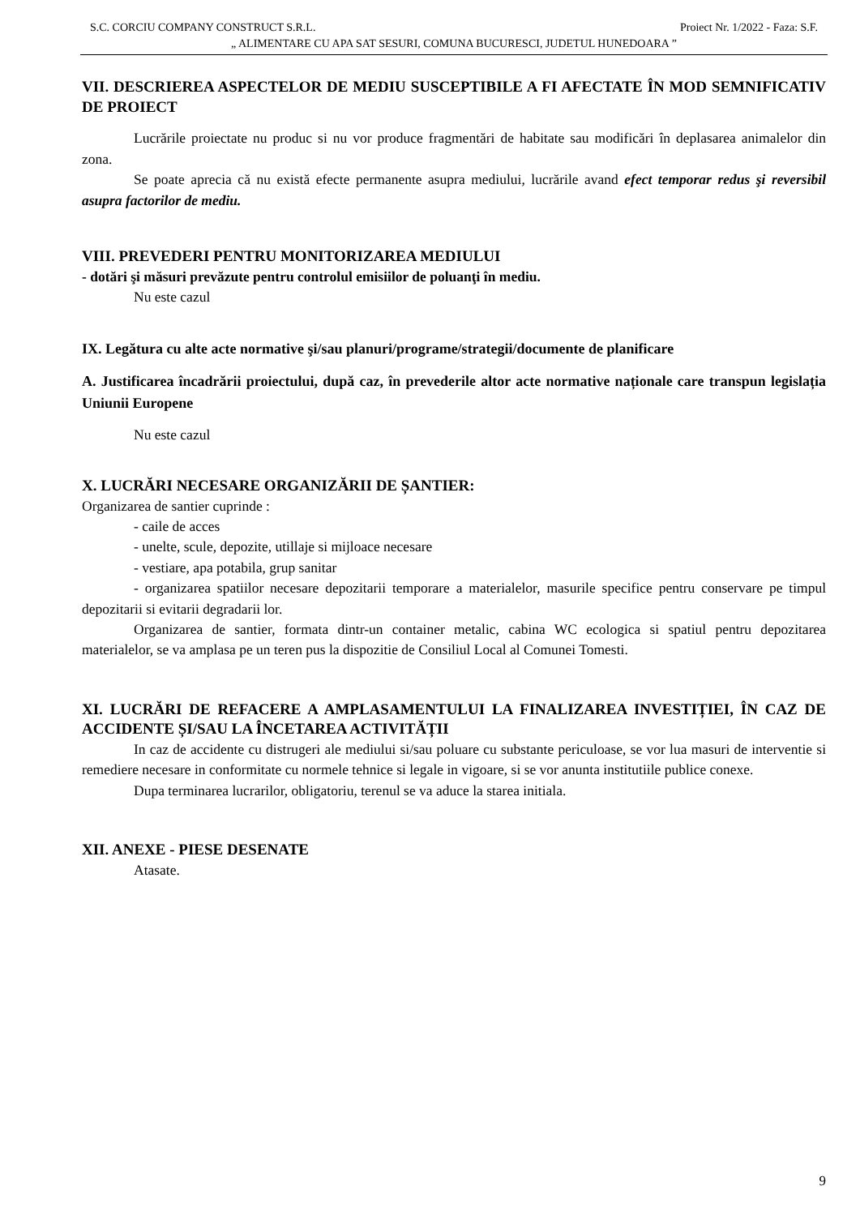S.C. CORCIU COMPANY CONSTRUCT S.R.L. Proiect Nr. 1/2022 - Faza: S.F.
„ ALIMENTARE CU APA SAT SESURI, COMUNA BUCURESCI, JUDETUL HUNEDOARA ”
VII. DESCRIEREA ASPECTELOR DE MEDIU SUSCEPTIBILE A FI AFECTATE ÎN MOD SEMNIFICATIV DE PROIECT
Lucrările proiectate nu produc si nu vor produce fragmentări de habitate sau modificări în deplasarea animalelor din zona.
Se poate aprecia că nu există efecte permanente asupra mediului, lucrările avand efect temporar redus şi reversibil asupra factorilor de mediu.
VIII. PREVEDERI PENTRU MONITORIZAREA MEDIULUI
- dotări şi măsuri prevăzute pentru controlul emisiilor de poluanţi în mediu.
Nu este cazul
IX. Legătura cu alte acte normative şi/sau planuri/programe/strategii/documente de planificare
A. Justificarea încadrării proiectului, după caz, în prevederile altor acte normative naționale care transpun legislația Uniunii Europene
Nu este cazul
X. LUCRĂRI NECESARE ORGANIZĂRII DE ȘANTIER:
Organizarea de santier cuprinde :
- caile de acces
- unelte, scule, depozite, utillaje si mijloace necesare
- vestiare, apa potabila, grup sanitar
- organizarea spatiilor necesare depozitarii temporare a materialelor, masurile specifice pentru conservare pe timpul depozitarii si evitarii degradarii lor.
Organizarea de santier, formata dintr-un container metalic, cabina WC ecologica si spatiul pentru depozitarea materialelor, se va amplasa pe un teren pus la dispozitie de Consiliul Local al Comunei Tomesti.
XI. LUCRĂRI DE REFACERE A AMPLASAMENTULUI LA FINALIZAREA INVESTIȚIEI, ÎN CAZ DE ACCIDENTE ȘI/SAU LA ÎNCETAREA ACTIVITĂȚII
In caz de accidente cu distrugeri ale mediului si/sau poluare cu substante periculoase, se vor lua masuri de interventie si remediere necesare in conformitate cu normele tehnice si legale in vigoare, si se vor anunta institutiile publice conexe.
Dupa terminarea lucrarilor, obligatoriu, terenul se va aduce la starea initiala.
XII. ANEXE - PIESE DESENATE
Atasate.
9